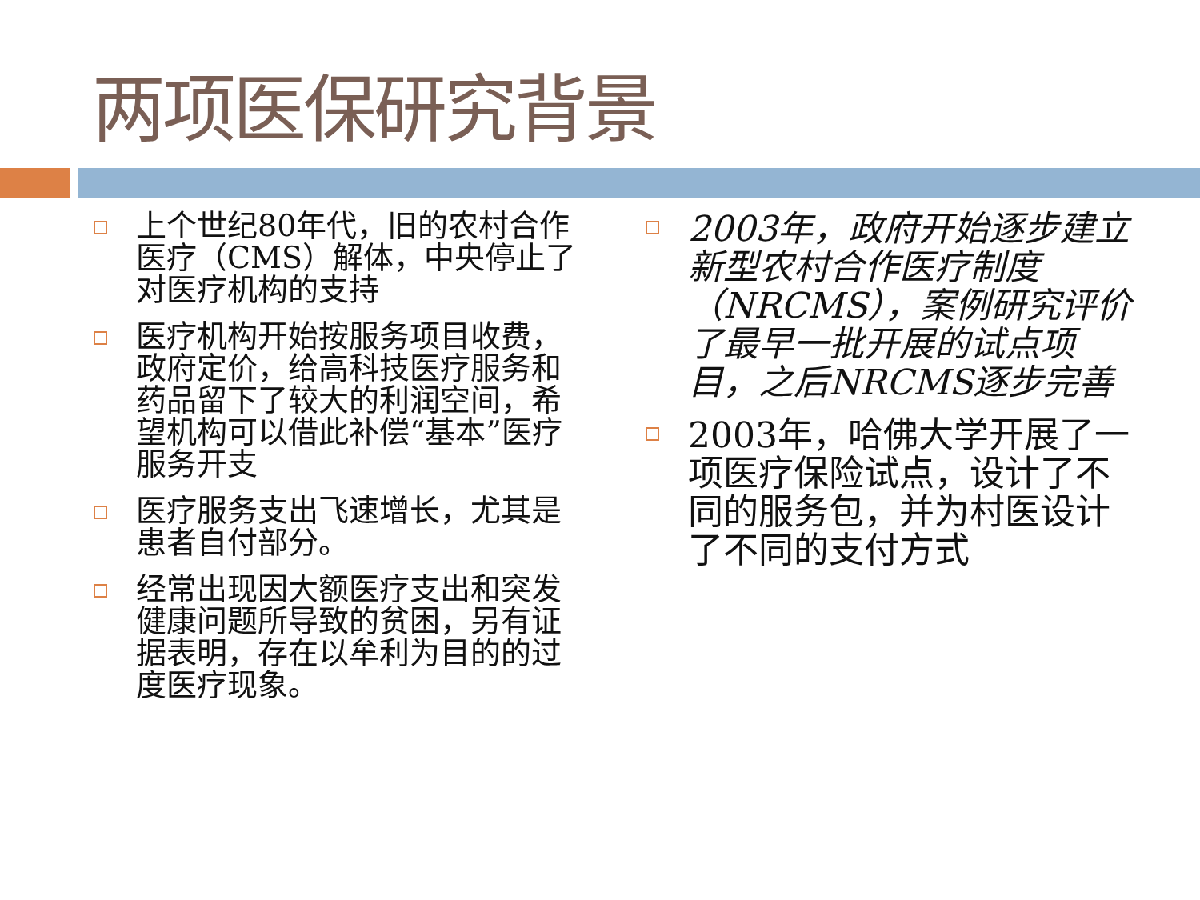两项医保研究背景
上个世纪80年代，旧的农村合作医疗（CMS）解体，中央停止了对医疗机构的支持
医疗机构开始按服务项目收费，政府定价，给高科技医疗服务和药品留下了较大的利润空间，希望机构可以借此补偿“基本”医疗服务开支
医疗服务支出飞速增长，尤其是患者自付部分。
经常出现因大额医疗支出和突发健康问题所导致的贫困，另有证据表明，存在以牟利为目的的过度医疗现象。
2003年，政府开始逐步建立新型农村合作医疗制度（NRCMS），案例研究评价了最早一批开展的试点项目，之后NRCMS逐步完善
2003年，哈佛大学开展了一项医疗保险试点，设计了不同的服务包，并为村医设计了不同的支付方式